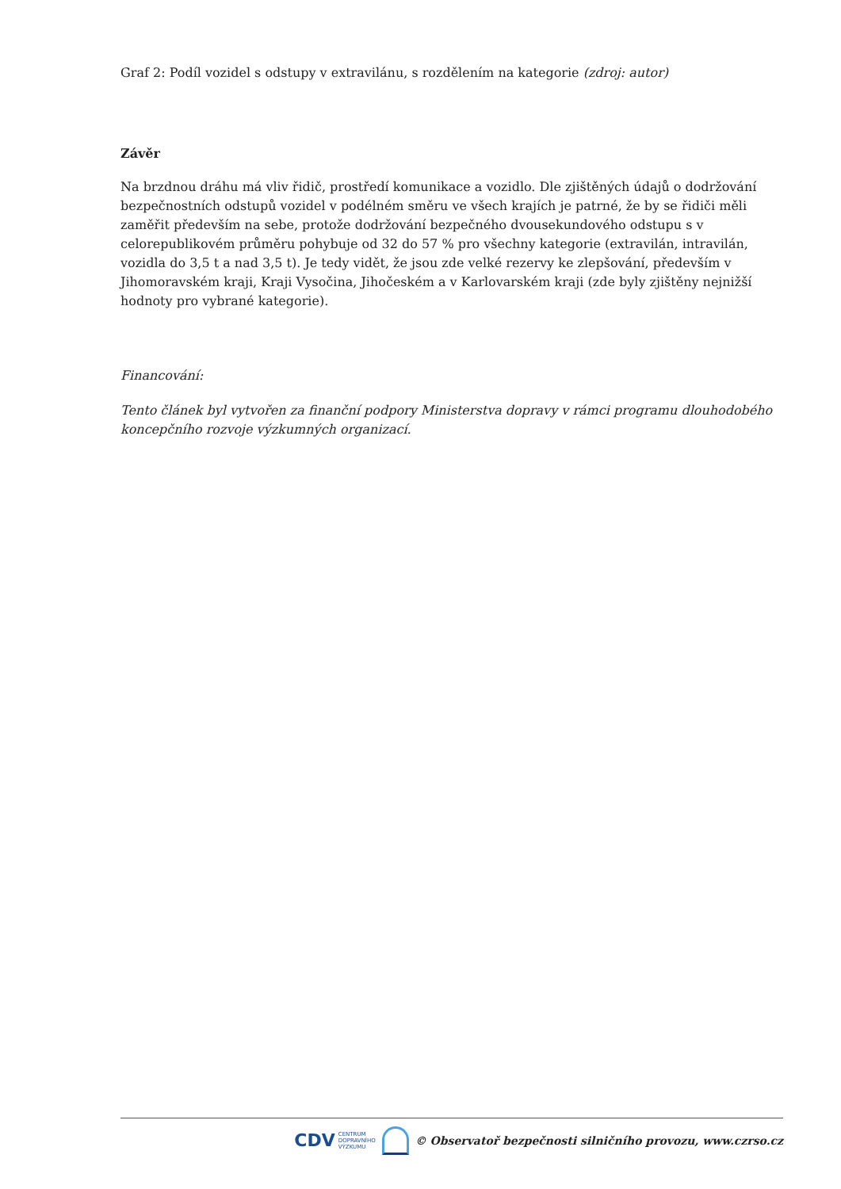Graf 2: Podíl vozidel s odstupy v extravilánu, s rozdělením na kategorie (zdroj: autor)
Závěr
Na brzdnou dráhu má vliv řidič, prostředí komunikace a vozidlo. Dle zjištěných údajů o dodržování bezpečnostních odstupů vozidel v podélném směru ve všech krajích je patrné, že by se řidiči měli zaměřit především na sebe, protože dodržování bezpečného dvousekundového odstupu s v celorepublikovém průměru pohybuje od 32 do 57 % pro všechny kategorie (extravilán, intravilán, vozidla do 3,5 t a nad 3,5 t). Je tedy vidět, že jsou zde velké rezervy ke zlepšování, především v Jihomoravském kraji, Kraji Vysočina, Jihočeském a v Karlovarském kraji (zde byly zjištěny nejnižší hodnoty pro vybrané kategorie).
Financování:
Tento článek byl vytvořen za finanční podpory Ministerstva dopravy v rámci programu dlouhodobého koncepčního rozvoje výzkumných organizací.
CDV CENTRUM
DOPRAVNÍHO
VÝZKUMU
© Observatoř bezpečnosti silničního provozu, www.czrso.cz